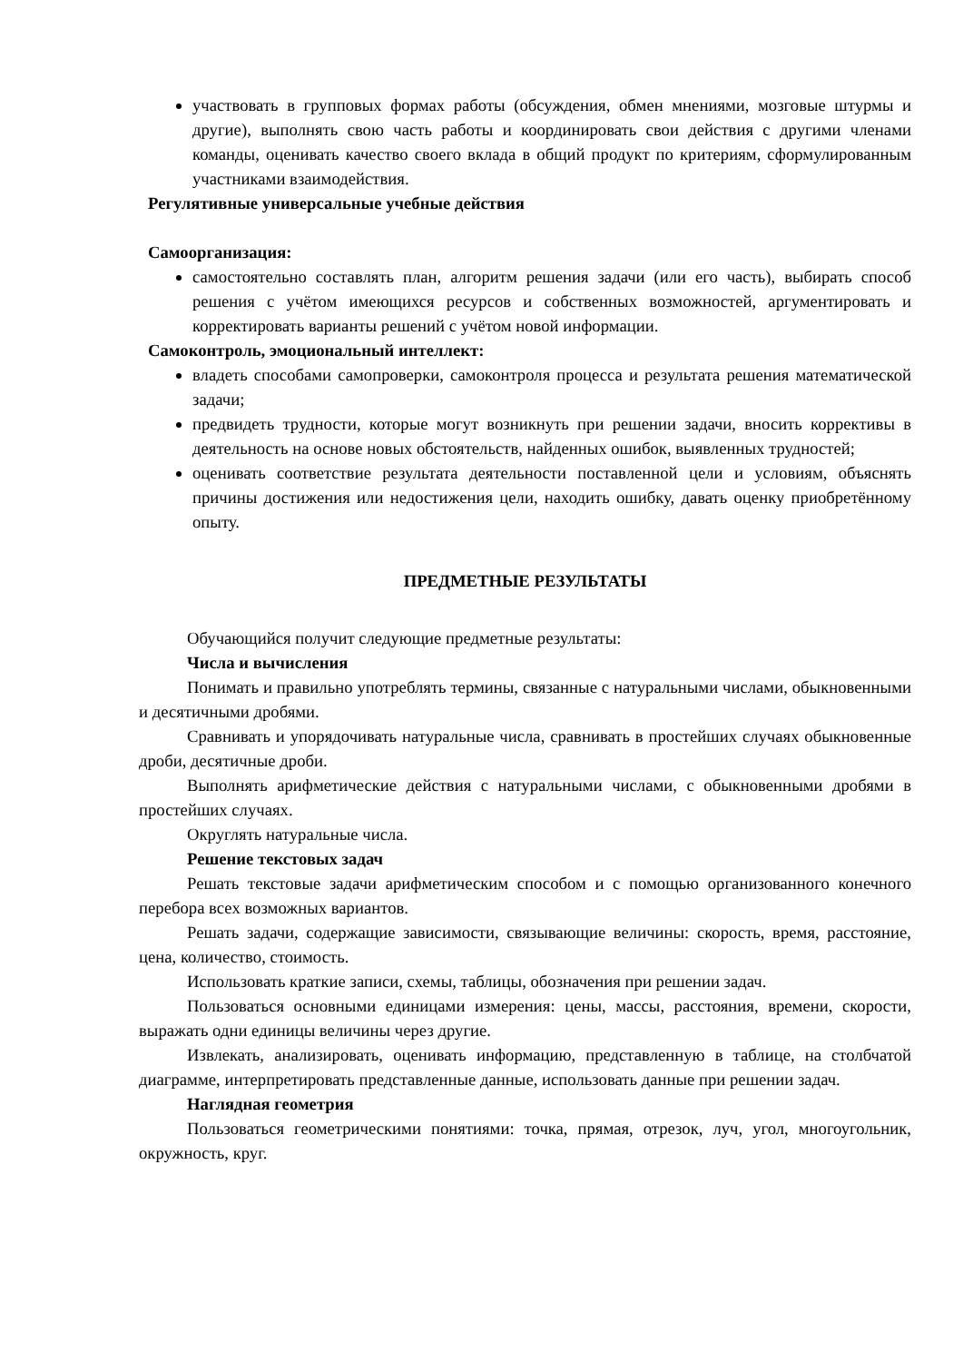участвовать в групповых формах работы (обсуждения, обмен мнениями, мозговые штурмы и другие), выполнять свою часть работы и координировать свои действия с другими членами команды, оценивать качество своего вклада в общий продукт по критериям, сформулированным участниками взаимодействия.
Регулятивные универсальные учебные действия
Самоорганизация:
самостоятельно составлять план, алгоритм решения задачи (или его часть), выбирать способ решения с учётом имеющихся ресурсов и собственных возможностей, аргументировать и корректировать варианты решений с учётом новой информации.
Самоконтроль, эмоциональный интеллект:
владеть способами самопроверки, самоконтроля процесса и результата решения математической задачи;
предвидеть трудности, которые могут возникнуть при решении задачи, вносить коррективы в деятельность на основе новых обстоятельств, найденных ошибок, выявленных трудностей;
оценивать соответствие результата деятельности поставленной цели и условиям, объяснять причины достижения или недостижения цели, находить ошибку, давать оценку приобретённому опыту.
ПРЕДМЕТНЫЕ РЕЗУЛЬТАТЫ
Обучающийся получит следующие предметные результаты:
Числа и вычисления
Понимать и правильно употреблять термины, связанные с натуральными числами, обыкновенными и десятичными дробями.
Сравнивать и упорядочивать натуральные числа, сравнивать в простейших случаях обыкновенные дроби, десятичные дроби.
Выполнять арифметические действия с натуральными числами, с обыкновенными дробями в простейших случаях.
Округлять натуральные числа.
Решение текстовых задач
Решать текстовые задачи арифметическим способом и с помощью организованного конечного перебора всех возможных вариантов.
Решать задачи, содержащие зависимости, связывающие величины: скорость, время, расстояние, цена, количество, стоимость.
Использовать краткие записи, схемы, таблицы, обозначения при решении задач.
Пользоваться основными единицами измерения: цены, массы, расстояния, времени, скорости, выражать одни единицы величины через другие.
Извлекать, анализировать, оценивать информацию, представленную в таблице, на столбчатой диаграмме, интерпретировать представленные данные, использовать данные при решении задач.
Наглядная геометрия
Пользоваться геометрическими понятиями: точка, прямая, отрезок, луч, угол, многоугольник, окружность, круг.